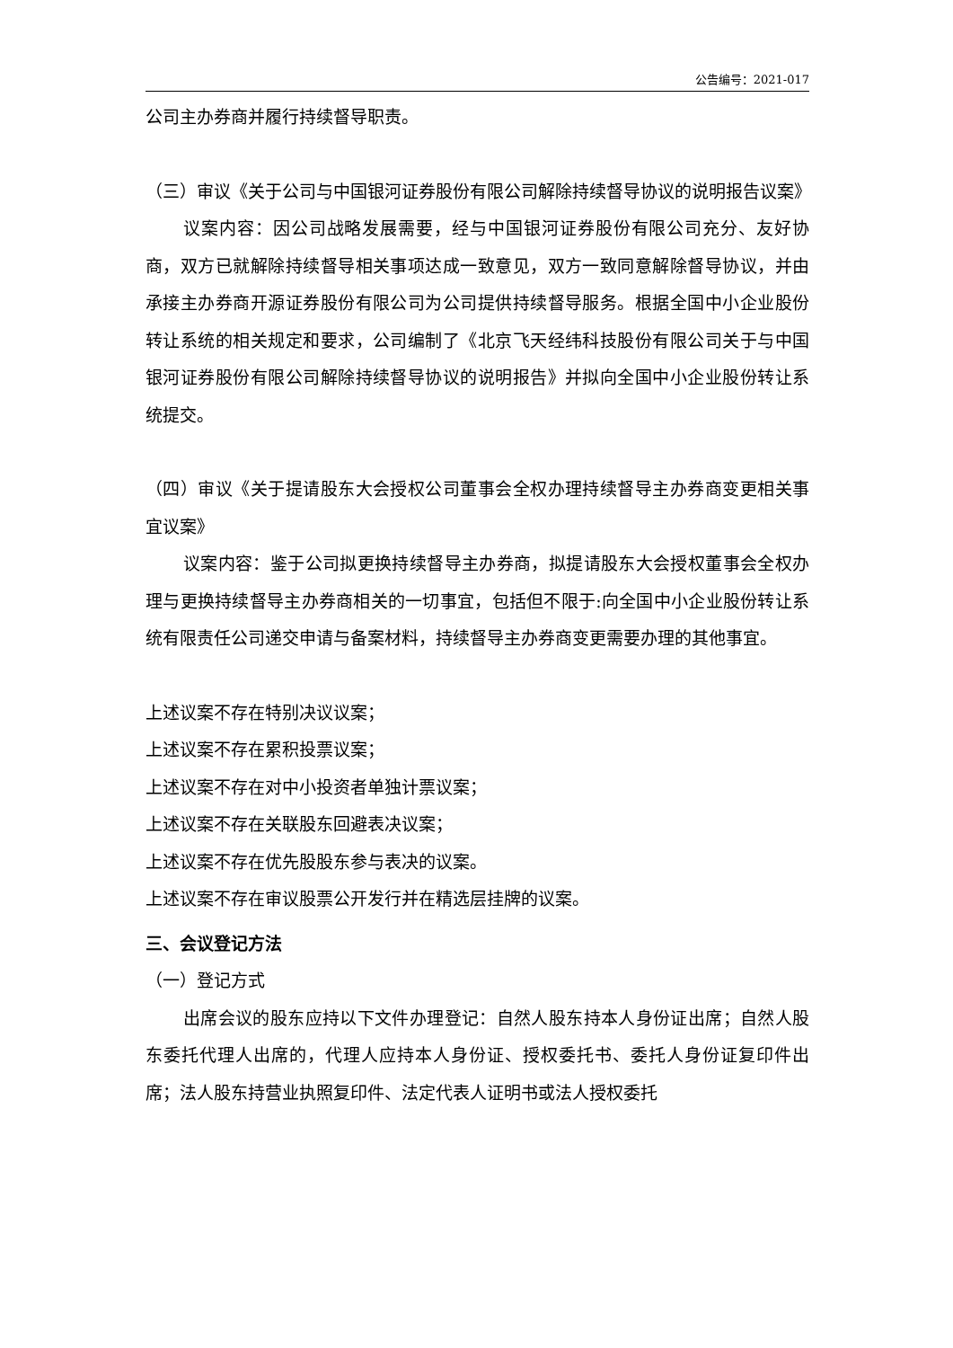公告编号：2021-017
公司主办券商并履行持续督导职责。
（三）审议《关于公司与中国银河证券股份有限公司解除持续督导协议的说明报告议案》
议案内容：因公司战略发展需要，经与中国银河证券股份有限公司充分、友好协商，双方已就解除持续督导相关事项达成一致意见，双方一致同意解除督导协议，并由承接主办券商开源证券股份有限公司为公司提供持续督导服务。根据全国中小企业股份转让系统的相关规定和要求，公司编制了《北京飞天经纬科技股份有限公司关于与中国银河证券股份有限公司解除持续督导协议的说明报告》并拟向全国中小企业股份转让系统提交。
（四）审议《关于提请股东大会授权公司董事会全权办理持续督导主办券商变更相关事宜议案》
议案内容：鉴于公司拟更换持续督导主办券商，拟提请股东大会授权董事会全权办理与更换持续督导主办券商相关的一切事宜，包括但不限于:向全国中小企业股份转让系统有限责任公司递交申请与备案材料，持续督导主办券商变更需要办理的其他事宜。
上述议案不存在特别决议议案；
上述议案不存在累积投票议案；
上述议案不存在对中小投资者单独计票议案；
上述议案不存在关联股东回避表决议案；
上述议案不存在优先股股东参与表决的议案。
上述议案不存在审议股票公开发行并在精选层挂牌的议案。
三、会议登记方法
（一）登记方式
出席会议的股东应持以下文件办理登记：自然人股东持本人身份证出席；自然人股东委托代理人出席的，代理人应持本人身份证、授权委托书、委托人身份证复印件出席；法人股东持营业执照复印件、法定代表人证明书或法人授权委托